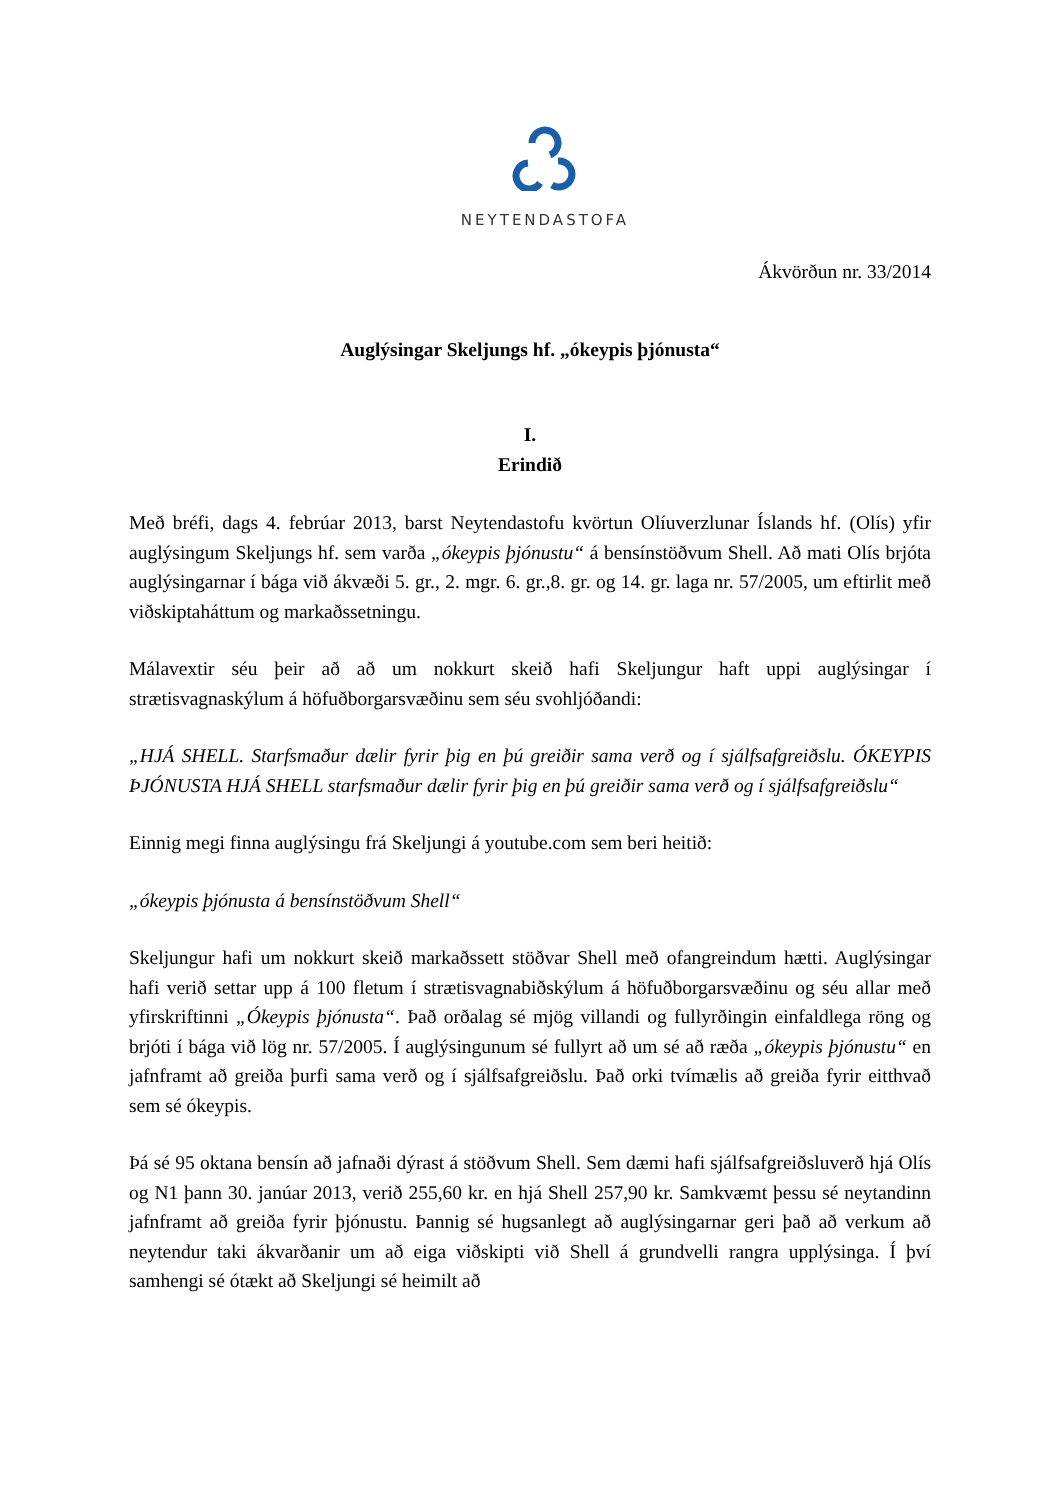NEYTENDASTOFA
Ákvörðun nr. 33/2014
Auglýsingar Skeljungs hf. „ókeypis þjónusta“
I.
Erindið
Með bréfi, dags 4. febrúar 2013, barst Neytendastofu kvörtun Olíuverzlunar Íslands hf. (Olís) yfir auglýsingum Skeljungs hf. sem varða „ókeypis þjónustu“ á bensínstöðvum Shell. Að mati Olís brjóta auglýsingarnar í bága við ákvæði 5. gr., 2. mgr. 6. gr.,8. gr. og 14. gr. laga nr. 57/2005, um eftirlit með viðskiptaháttum og markaðssetningu.
Málavextir séu þeir að að um nokkurt skeið hafi Skeljungur haft uppi auglýsingar í strætisvagnaskýlum á höfuðborgarsvæðinu sem séu svohljóðandi:
„HJÁ SHELL. Starfsmaður dælir fyrir þig en þú greiðir sama verð og í sjálfsafgreiðslu. ÓKEYPIS ÞJÓNUSTA HJÁ SHELL starfsmaður dælir fyrir þig en þú greiðir sama verð og í sjálfsafgreiðslu“
Einnig megi finna auglýsingu frá Skeljungi á youtube.com sem beri heitið:
„ókeypis þjónusta á bensínstöðvum Shell“
Skeljungur hafi um nokkurt skeið markaðssett stöðvar Shell með ofangreindum hætti. Auglýsingar hafi verið settar upp á 100 fletum í strætisvagnabiðskýlum á höfuðborgarsvæðinu og séu allar með yfirskriftinni „Ókeypis þjónusta“. Það orðalag sé mjög villandi og fullyrðingin einfaldlega röng og brjóti í bága við lög nr. 57/2005. Í auglýsingunum sé fullyrt að um sé að ræða „ókeypis þjónustu“ en jafnframt að greiða þurfi sama verð og í sjálfsafgreiðslu. Það orki tvímælis að greiða fyrir eitthvað sem sé ókeypis.
Þá sé 95 oktana bensín að jafnaði dýrast á stöðvum Shell. Sem dæmi hafi sjálfsafgreiðsluverð hjá Olís og N1 þann 30. janúar 2013, verið 255,60 kr. en hjá Shell 257,90 kr. Samkvæmt þessu sé neytandinn jafnframt að greiða fyrir þjónustu. Þannig sé hugsanlegt að auglýsingarnar geri það að verkum að neytendur taki ákvarðanir um að eiga viðskipti við Shell á grundvelli rangra upplýsinga. Í því samhengi sé ótækt að Skeljungi sé heimilt að